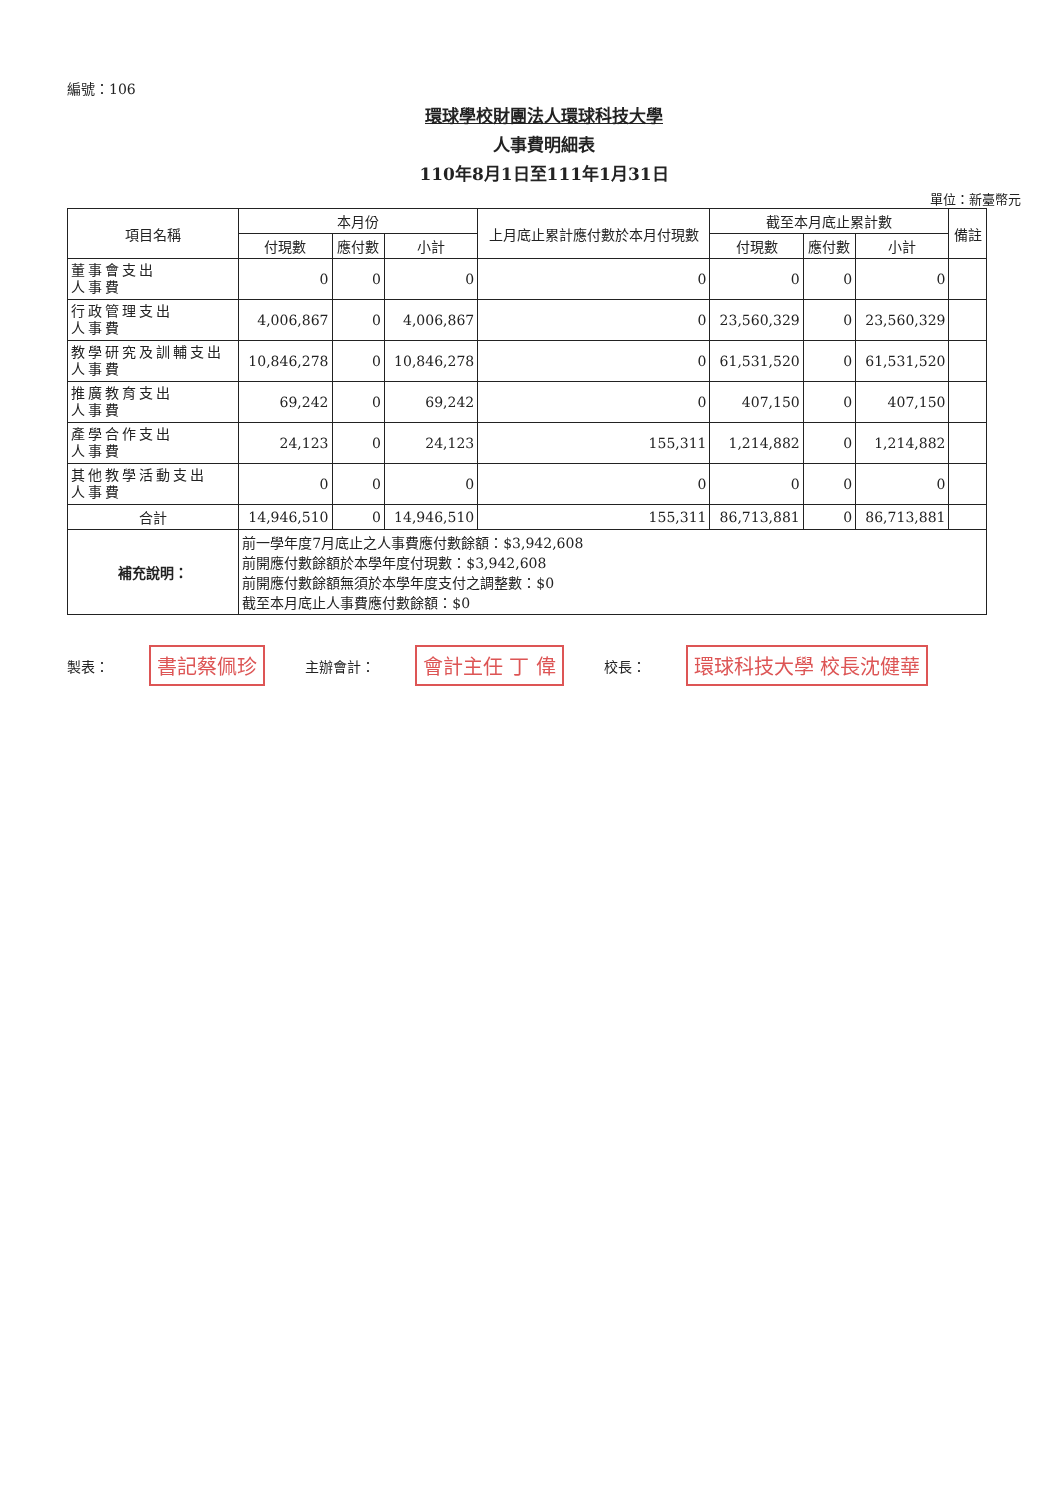編號：106
環球學校財團法人環球科技大學
人事費明細表
110年8月1日至111年1月31日
單位：新臺幣元
| 項目名稱 | 本月份 | | | 上月底止累計應付數於本月付現數 | 截至本月底止累計數 | | | 備註 |
| --- | --- | --- | --- | --- | --- | --- | --- | --- |
| | 付現數 | 應付數 | 小計 | | 付現數 | 應付數 | 小計 | |
| 董事會支出 人事費 | 0 | 0 | 0 | 0 | 0 | 0 | 0 | |
| 行政管理支出 人事費 | 4,006,867 | 0 | 4,006,867 | 0 | 23,560,329 | 0 | 23,560,329 | |
| 教學研究及訓輔支出 人事費 | 10,846,278 | 0 | 10,846,278 | 0 | 61,531,520 | 0 | 61,531,520 | |
| 推廣教育支出 人事費 | 69,242 | 0 | 69,242 | 0 | 407,150 | 0 | 407,150 | |
| 產學合作支出 人事費 | 24,123 | 0 | 24,123 | 155,311 | 1,214,882 | 0 | 1,214,882 | |
| 其他教學活動支出 人事費 | 0 | 0 | 0 | 0 | 0 | 0 | 0 | |
| 合計 | 14,946,510 | 0 | 14,946,510 | 155,311 | 86,713,881 | 0 | 86,713,881 | |
| 補充說明： | 前一學年度7月底止之人事費應付數餘額：$3,942,608 前開應付數餘額於本學年度付現數：$3,942,608 前開應付數餘額無須於本學年度支付之調整數：$0 截至本月底止人事費應付數餘額：$0 | | | | | | | |
製表： 書記蔡佩珍 主辦會計： 會計主任 丁 偉 校長： 環球科技大學 校長沈健華